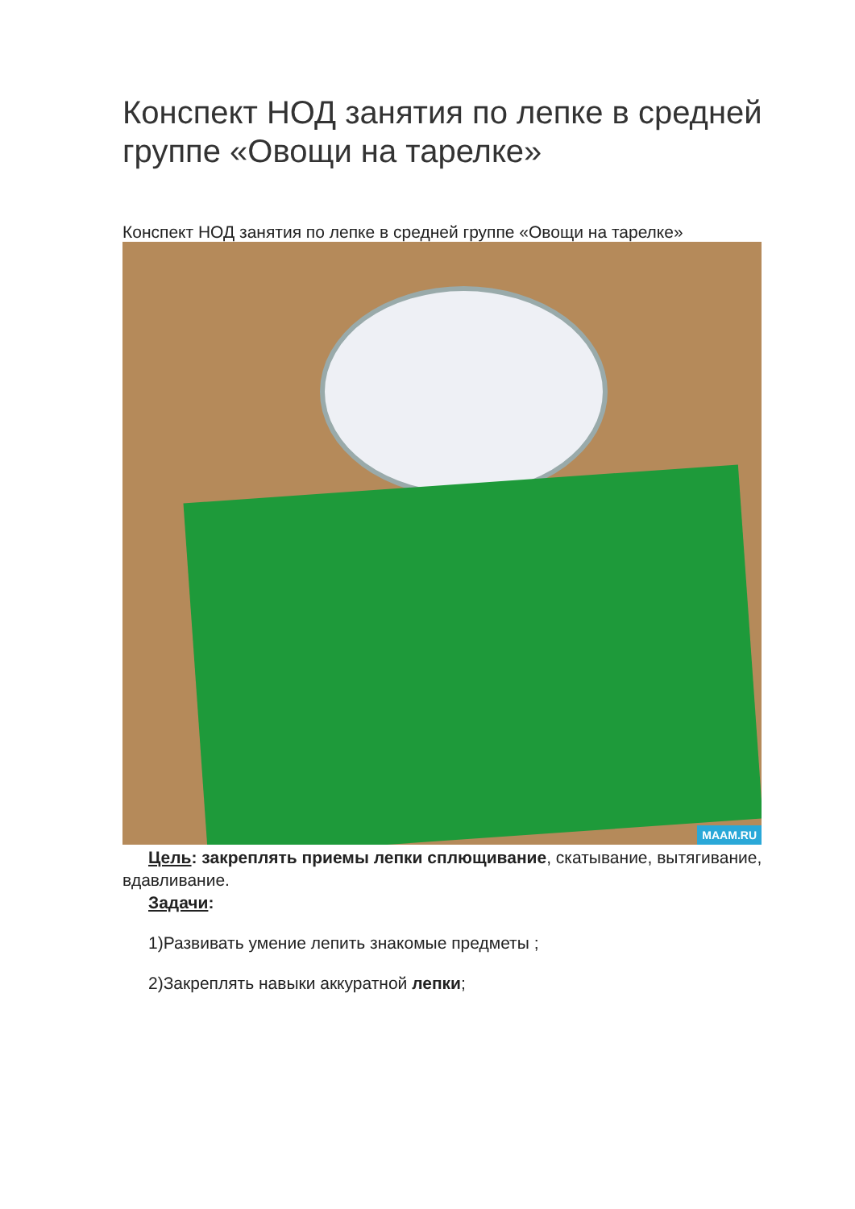Конспект НОД занятия по лепке в средней группе «Овощи на тарелке»
Конспект НОД занятия по лепке в средней группе «Овощи на тарелке»
MAAM.RU
Цель: закреплять приемы лепки сплющивание, скатывание, вытягивание, вдавливание.
Задачи:
1)Развивать умение лепить знакомые предметы ;
2)Закреплять навыки аккуратной лепки;